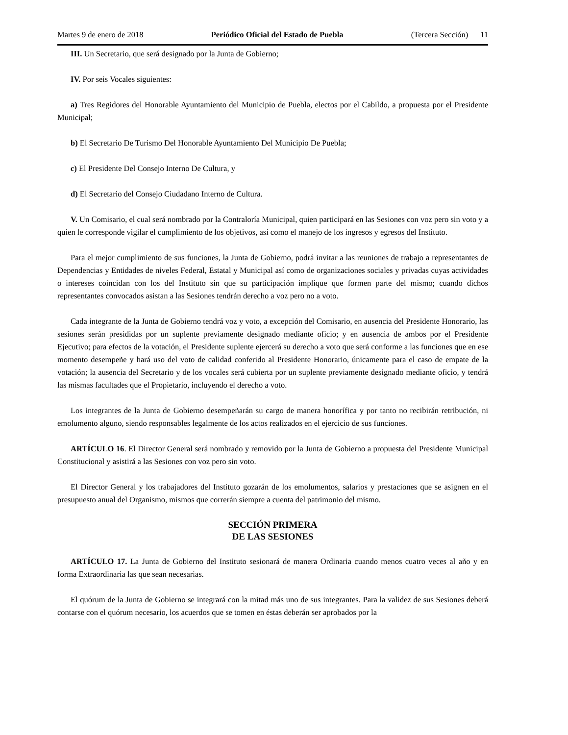Martes 9 de enero de 2018 Periódico Oficial del Estado de Puebla (Tercera Sección) 11
III. Un Secretario, que será designado por la Junta de Gobierno;
IV. Por seis Vocales siguientes:
a) Tres Regidores del Honorable Ayuntamiento del Municipio de Puebla, electos por el Cabildo, a propuesta por el Presidente Municipal;
b) El Secretario De Turismo Del Honorable Ayuntamiento Del Municipio De Puebla;
c) El Presidente Del Consejo Interno De Cultura, y
d) El Secretario del Consejo Ciudadano Interno de Cultura.
V. Un Comisario, el cual será nombrado por la Contraloría Municipal, quien participará en las Sesiones con voz pero sin voto y a quien le corresponde vigilar el cumplimiento de los objetivos, así como el manejo de los ingresos y egresos del Instituto.
Para el mejor cumplimiento de sus funciones, la Junta de Gobierno, podrá invitar a las reuniones de trabajo a representantes de Dependencias y Entidades de niveles Federal, Estatal y Municipal así como de organizaciones sociales y privadas cuyas actividades o intereses coincidan con los del Instituto sin que su participación implique que formen parte del mismo; cuando dichos representantes convocados asistan a las Sesiones tendrán derecho a voz pero no a voto.
Cada integrante de la Junta de Gobierno tendrá voz y voto, a excepción del Comisario, en ausencia del Presidente Honorario, las sesiones serán presididas por un suplente previamente designado mediante oficio; y en ausencia de ambos por el Presidente Ejecutivo; para efectos de la votación, el Presidente suplente ejercerá su derecho a voto que será conforme a las funciones que en ese momento desempeñe y hará uso del voto de calidad conferido al Presidente Honorario, únicamente para el caso de empate de la votación; la ausencia del Secretario y de los vocales será cubierta por un suplente previamente designado mediante oficio, y tendrá las mismas facultades que el Propietario, incluyendo el derecho a voto.
Los integrantes de la Junta de Gobierno desempeñarán su cargo de manera honorífica y por tanto no recibirán retribución, ni emolumento alguno, siendo responsables legalmente de los actos realizados en el ejercicio de sus funciones.
ARTÍCULO 16. El Director General será nombrado y removido por la Junta de Gobierno a propuesta del Presidente Municipal Constitucional y asistirá a las Sesiones con voz pero sin voto.
El Director General y los trabajadores del Instituto gozarán de los emolumentos, salarios y prestaciones que se asignen en el presupuesto anual del Organismo, mismos que correrán siempre a cuenta del patrimonio del mismo.
SECCIÓN PRIMERA
DE LAS SESIONES
ARTÍCULO 17. La Junta de Gobierno del Instituto sesionará de manera Ordinaria cuando menos cuatro veces al año y en forma Extraordinaria las que sean necesarias.
El quórum de la Junta de Gobierno se integrará con la mitad más uno de sus integrantes. Para la validez de sus Sesiones deberá contarse con el quórum necesario, los acuerdos que se tomen en éstas deberán ser aprobados por la